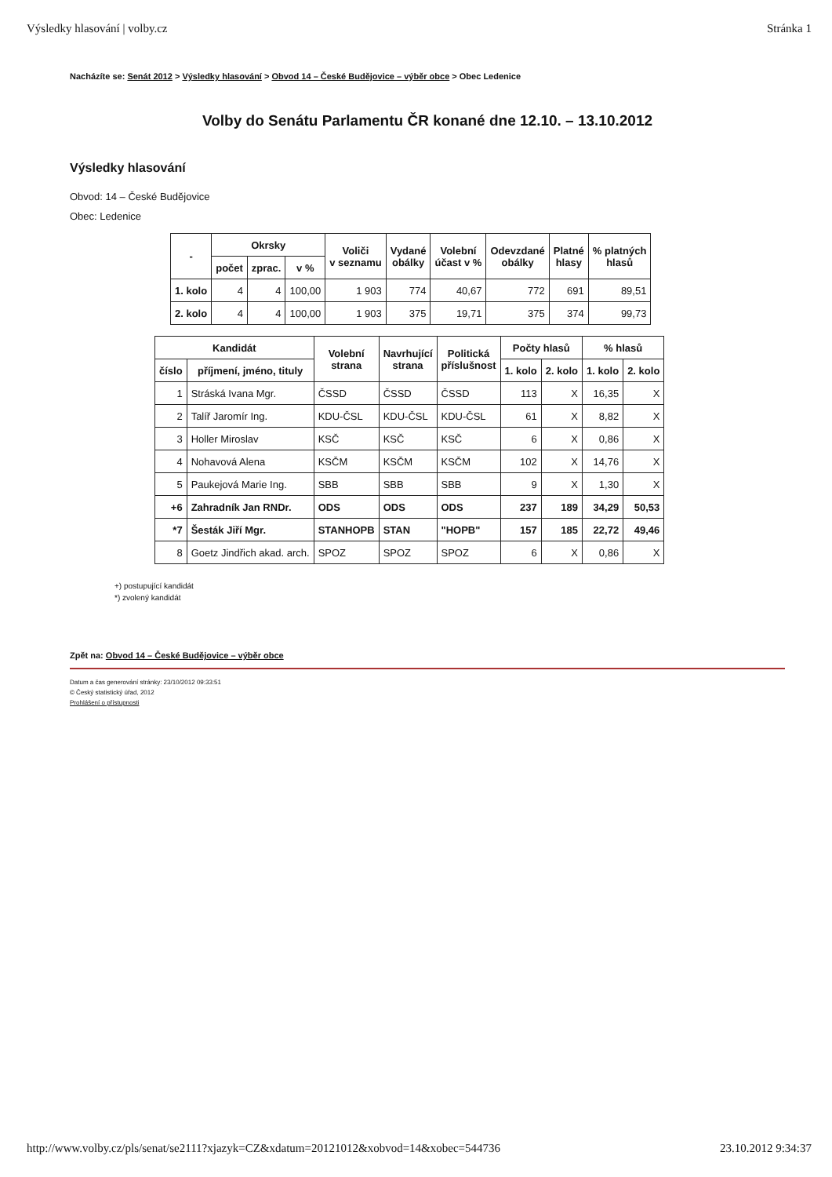Výsledky hlasování | volby.cz Stránka 1
Nacházíte se: Senát 2012 > Výsledky hlasování > Obvod 14 – České Budějovice – výběr obce > Obec Ledenice
Volby do Senátu Parlamentu ČR konané dne 12.10. – 13.10.2012
Výsledky hlasování
Obvod: 14 – České Budějovice
Obec: Ledenice
| - | Okrsky | | | Voliči v seznamu | Vydané obálky | Volební účast v % | Odevzdané obálky | Platné hlasy | % platných hlasů |
| --- | --- | --- | --- | --- | --- | --- | --- | --- | --- |
| | počet | zprac. | v % | | | | | | |
| 1. kolo | 4 | 4 | 100,00 | 1 903 | 774 | 40,67 | 772 | 691 | 89,51 |
| 2. kolo | 4 | 4 | 100,00 | 1 903 | 375 | 19,71 | 375 | 374 | 99,73 |
| Kandidát | | Volební strana | Navrhující strana | Politická příslušnost | Počty hlasů | | % hlasů | |
| --- | --- | --- | --- | --- | --- | --- | --- | --- |
| číslo | příjmení, jméno, tituly | | | | 1. kolo | 2. kolo | 1. kolo | 2. kolo |
| 1 | Stráská Ivana Mgr. | ČSSD | ČSSD | ČSSD | 113 | X | 16,35 | X |
| 2 | Talíř Jaromír Ing. | KDU-ČSL | KDU-ČSL | KDU-ČSL | 61 | X | 8,82 | X |
| 3 | Holler Miroslav | KSČ | KSČ | KSČ | 6 | X | 0,86 | X |
| 4 | Nohavová Alena | KSČM | KSČM | KSČM | 102 | X | 14,76 | X |
| 5 | Paukejová Marie Ing. | SBB | SBB | SBB | 9 | X | 1,30 | X |
| +6 | Zahradník Jan RNDr. | ODS | ODS | ODS | 237 | 189 | 34,29 | 50,53 |
| *7 | Šesták Jiří Mgr. | STANHOPB | STAN | "HOPB" | 157 | 185 | 22,72 | 49,46 |
| 8 | Goetz Jindřich akad. arch. | SPOZ | SPOZ | SPOZ | 6 | X | 0,86 | X |
+) postupující kandidát
*) zvolený kandidát
Zpět na: Obvod 14 – České Budějovice – výběr obce
Datum a čas generování stránky: 23/10/2012 09:33:51
© Český statistický úřad, 2012
Prohlášení o přístupnosti
http://www.volby.cz/pls/senat/se2111?xjazyk=CZ&xdatum=20121012&xobvod=14&xobec=544736 23.10.2012 9:34:37